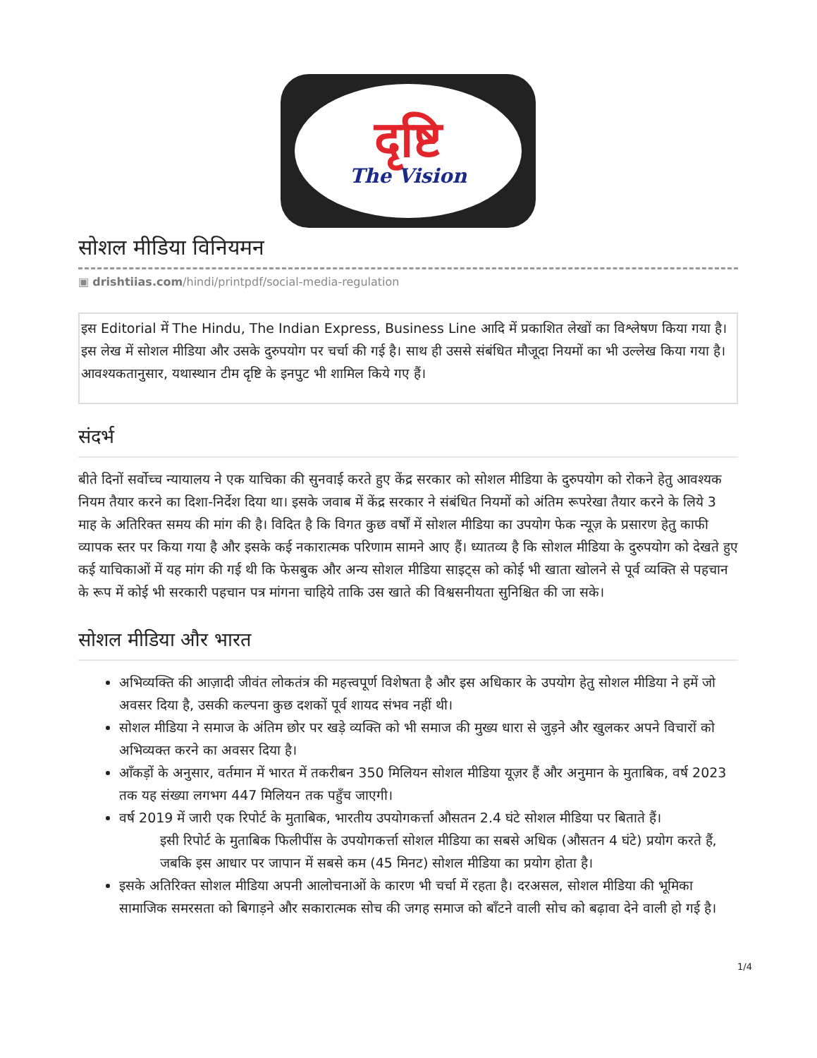दृष्टि
The Vision
सोशल मीडिया विनियमन
▣ drishtiias.com/hindi/printpdf/social-media-regulation
इस Editorial में The Hindu, The Indian Express, Business Line आदि में प्रकाशित लेखों का विश्लेषण किया गया है। इस लेख में सोशल मीडिया और उसके दुरुपयोग पर चर्चा की गई है। साथ ही उससे संबंधित मौजूदा नियमों का भी उल्लेख किया गया है। आवश्यकतानुसार, यथास्थान टीम दृष्टि के इनपुट भी शामिल किये गए हैं।
संदर्भ
बीते दिनों सर्वोच्च न्यायालय ने एक याचिका की सुनवाई करते हुए केंद्र सरकार को सोशल मीडिया के दुरुपयोग को रोकने हेतु आवश्यक नियम तैयार करने का दिशा-निर्देश दिया था। इसके जवाब में केंद्र सरकार ने संबंधित नियमों को अंतिम रूपरेखा तैयार करने के लिये 3 माह के अतिरिक्त समय की मांग की है। विदित है कि विगत कुछ वर्षों में सोशल मीडिया का उपयोग फेक न्यूज़ के प्रसारण हेतु काफी व्यापक स्तर पर किया गया है और इसके कई नकारात्मक परिणाम सामने आए हैं। ध्यातव्य है कि सोशल मीडिया के दुरुपयोग को देखते हुए कई याचिकाओं में यह मांग की गई थी कि फेसबुक और अन्य सोशल मीडिया साइट्स को कोई भी खाता खोलने से पूर्व व्यक्ति से पहचान के रूप में कोई भी सरकारी पहचान पत्र मांगना चाहिये ताकि उस खाते की विश्वसनीयता सुनिश्चित की जा सके।
सोशल मीडिया और भारत
अभिव्यक्ति की आज़ादी जीवंत लोकतंत्र की महत्त्वपूर्ण विशेषता है और इस अधिकार के उपयोग हेतु सोशल मीडिया ने हमें जो अवसर दिया है, उसकी कल्पना कुछ दशकों पूर्व शायद संभव नहीं थी।
सोशल मीडिया ने समाज के अंतिम छोर पर खड़े व्यक्ति को भी समाज की मुख्य धारा से जुड़ने और खुलकर अपने विचारों को अभिव्यक्त करने का अवसर दिया है।
आँकड़ों के अनुसार, वर्तमान में भारत में तकरीबन 350 मिलियन सोशल मीडिया यूज़र हैं और अनुमान के मुताबिक, वर्ष 2023 तक यह संख्या लगभग 447 मिलियन तक पहुँच जाएगी।
वर्ष 2019 में जारी एक रिपोर्ट के मुताबिक, भारतीय उपयोगकर्त्ता औसतन 2.4 घंटे सोशल मीडिया पर बिताते हैं।
इसी रिपोर्ट के मुताबिक फिलीपींस के उपयोगकर्त्ता सोशल मीडिया का सबसे अधिक (औसतन 4 घंटे) प्रयोग करते हैं, जबकि इस आधार पर जापान में सबसे कम (45 मिनट) सोशल मीडिया का प्रयोग होता है।
इसके अतिरिक्त सोशल मीडिया अपनी आलोचनाओं के कारण भी चर्चा में रहता है। दरअसल, सोशल मीडिया की भूमिका सामाजिक समरसता को बिगाड़ने और सकारात्मक सोच की जगह समाज को बाँटने वाली सोच को बढ़ावा देने वाली हो गई है।
1/4